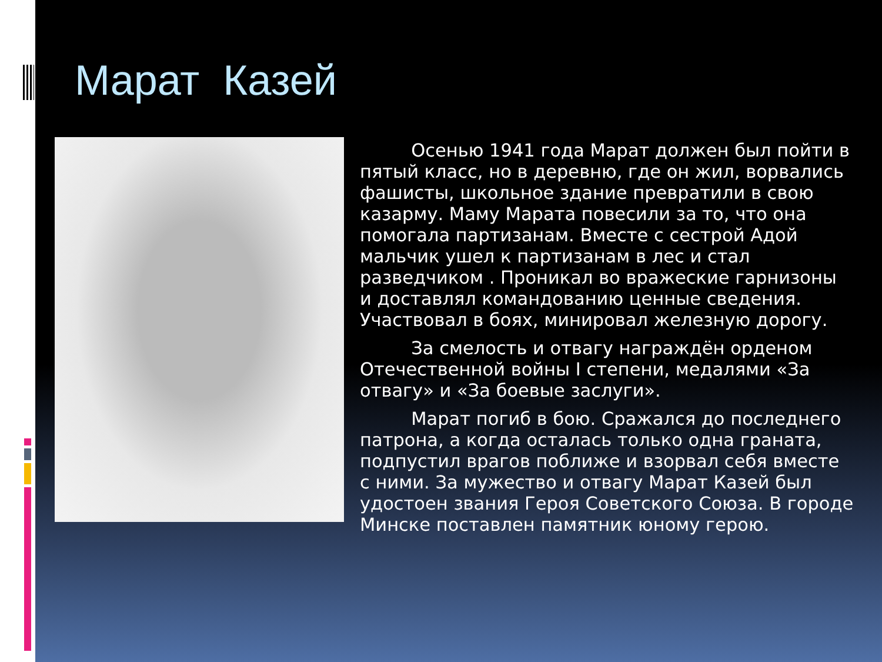Марат Казей
Осенью 1941 года Марат должен был пойти в пятый класс, но в деревню, где он жил, ворвались фашисты, школьное здание превратили в свою казарму. Маму Марата повесили за то, что она помогала партизанам. Вместе с сестрой Адой мальчик ушел к партизанам в лес и стал разведчиком . Проникал во вражеские гарнизоны и доставлял командованию ценные сведения. Участвовал в боях, минировал железную дорогу.
За смелость и отвагу награждён орденом Отечественной войны I степени, медалями «За отвагу» и «За боевые заслуги».
Марат погиб в бою. Сражался до последнего патрона, а когда осталась только одна граната, подпустил врагов поближе и взорвал себя вместе с ними. За мужество и отвагу Марат Казей был удостоен звания Героя Советского Союза. В городе Минске поставлен памятник юному герою.